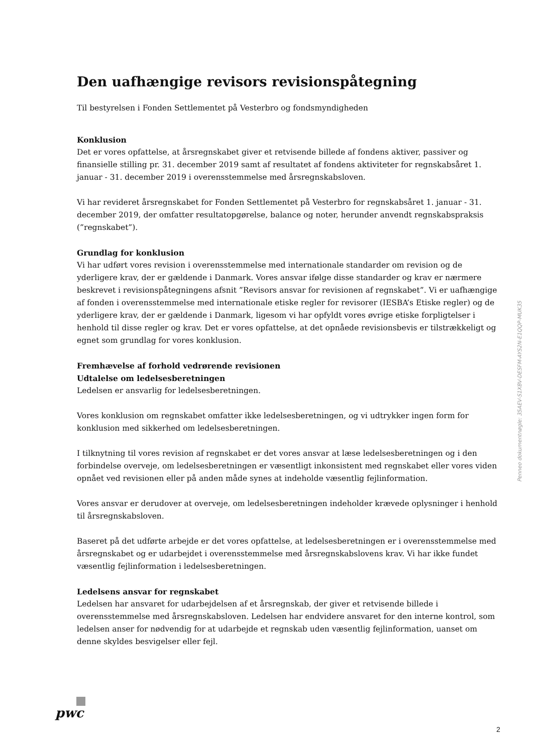Den uafhængige revisors revisionspåtegning
Til bestyrelsen i Fonden Settlementet på Vesterbro og fondsmyndigheden
Konklusion
Det er vores opfattelse, at årsregnskabet giver et retvisende billede af fondens aktiver, passiver og finansielle stilling pr. 31. december 2019 samt af resultatet af fondens aktiviteter for regnskabsåret 1. januar - 31. december 2019 i overensstemmelse med årsregnskabsloven.
Vi har revideret årsregnskabet for Fonden Settlementet på Vesterbro for regnskabsåret 1. januar - 31. december 2019, der omfatter resultatopgørelse, balance og noter, herunder anvendt regnskabspraksis (”regnskabet”).
Grundlag for konklusion
Vi har udført vores revision i overensstemmelse med internationale standarder om revision og de yderligere krav, der er gældende i Danmark. Vores ansvar ifølge disse standarder og krav er nærmere beskrevet i revisionspåtegningens afsnit ”Revisors ansvar for revisionen af regnskabet”. Vi er uafhængige af fonden i overensstemmelse med internationale etiske regler for revisorer (IESBA’s Etiske regler) og de yderligere krav, der er gældende i Danmark, ligesom vi har opfyldt vores øvrige etiske forpligtelser i henhold til disse regler og krav. Det er vores opfattelse, at det opnåede revisionsbevis er tilstrækkeligt og egnet som grundlag for vores konklusion.
Fremhævelse af forhold vedrørende revisionen
Udtalelse om ledelsesberetningen
Ledelsen er ansvarlig for ledelsesberetningen.
Vores konklusion om regnskabet omfatter ikke ledelsesberetningen, og vi udtrykker ingen form for konklusion med sikkerhed om ledelsesberetningen.
I tilknytning til vores revision af regnskabet er det vores ansvar at læse ledelsesberetningen og i den forbindelse overveje, om ledelsesberetningen er væsentligt inkonsistent med regnskabet eller vores viden opnået ved revisionen eller på anden måde synes at indeholde væsentlig fejlinformation.
Vores ansvar er derudover at overveje, om ledelsesberetningen indeholder krævede oplysninger i henhold til årsregnskabsloven.
Baseret på det udførte arbejde er det vores opfattelse, at ledelsesberetningen er i overensstemmelse med årsregnskabet og er udarbejdet i overensstemmelse med årsregnskabslovens krav. Vi har ikke fundet væsentlig fejlinformation i ledelsesberetningen.
Ledelsens ansvar for regnskabet
Ledelsen har ansvaret for udarbejdelsen af et årsregnskab, der giver et retvisende billede i overensstemmelse med årsregnskabsloven. Ledelsen har endvidere ansvaret for den interne kontrol, som ledelsen anser for nødvendig for at udarbejde et regnskab uden væsentlig fejlinformation, uanset om denne skyldes besvigelser eller fejl.
Penneo dokumentnøgle: 35AEV-S1XBV-DESFM-AYS2N-E1QQP-MUK35
pwc
2